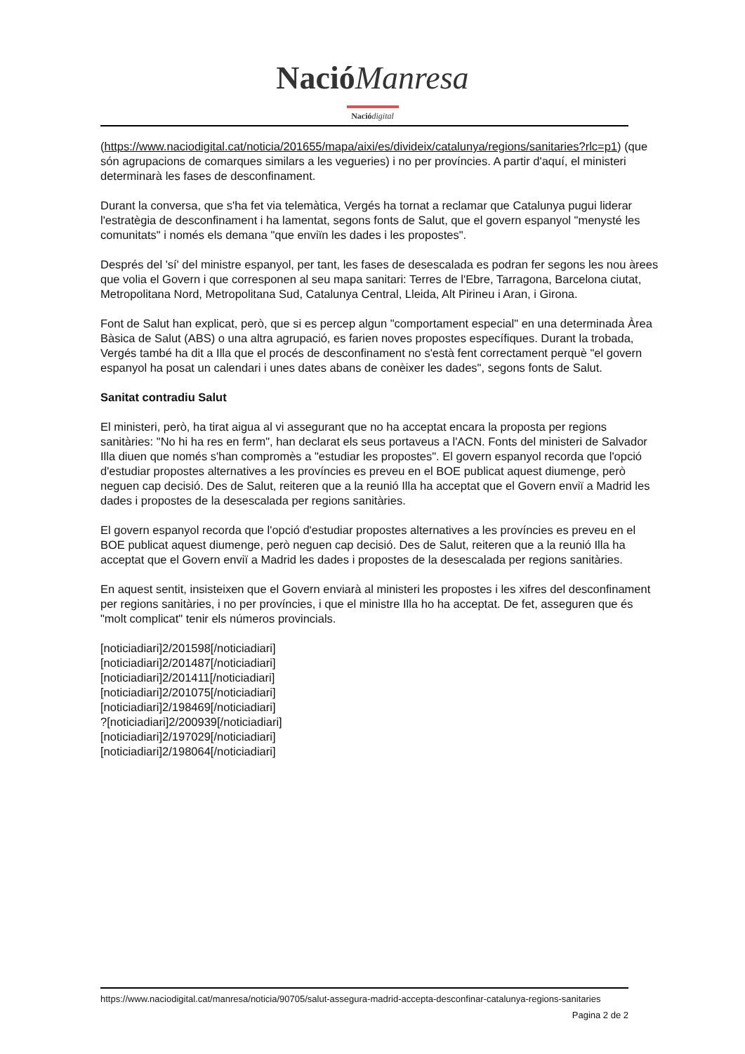Nació Manresa
Nació digital
(https://www.naciodigital.cat/noticia/201655/mapa/aixi/es/divideix/catalunya/regions/sanitaries?rlc=p1) (que són agrupacions de comarques similars a les vegueries) i no per províncies. A partir d'aquí, el ministeri determinarà les fases de desconfinament.
Durant la conversa, que s'ha fet via telemàtica, Vergés ha tornat a reclamar que Catalunya pugui liderar l'estratègia de desconfinament i ha lamentat, segons fonts de Salut, que el govern espanyol "menysté les comunitats" i només els demana "que enviïn les dades i les propostes".
Després del 'sí' del ministre espanyol, per tant, les fases de desescalada es podran fer segons les nou àrees que volia el Govern i que corresponen al seu mapa sanitari: Terres de l'Ebre, Tarragona, Barcelona ciutat, Metropolitana Nord, Metropolitana Sud, Catalunya Central, Lleida, Alt Pirineu i Aran, i Girona.
Font de Salut han explicat, però, que si es percep algun "comportament especial" en una determinada Àrea Bàsica de Salut (ABS) o una altra agrupació, es farien noves propostes específiques. Durant la trobada, Vergés també ha dit a Illa que el procés de desconfinament no s'està fent correctament perquè "el govern espanyol ha posat un calendari i unes dates abans de conèixer les dades", segons fonts de Salut.
Sanitat contradiu Salut
El ministeri, però, ha tirat aigua al vi assegurant que no ha acceptat encara la proposta per regions sanitàries: "No hi ha res en ferm", han declarat els seus portaveus a l'ACN. Fonts del ministeri de Salvador Illa diuen que només s'han compromès a "estudiar les propostes". El govern espanyol recorda que l'opció d'estudiar propostes alternatives a les províncies es preveu en el BOE publicat aquest diumenge, però neguen cap decisió. Des de Salut, reiteren que a la reunió Illa ha acceptat que el Govern enviï a Madrid les dades i propostes de la desescalada per regions sanitàries.
El govern espanyol recorda que l'opció d'estudiar propostes alternatives a les províncies es preveu en el BOE publicat aquest diumenge, però neguen cap decisió. Des de Salut, reiteren que a la reunió Illa ha acceptat que el Govern enviï a Madrid les dades i propostes de la desescalada per regions sanitàries.
En aquest sentit, insisteixen que el Govern enviarà al ministeri les propostes i les xifres del desconfinament per regions sanitàries, i no per províncies, i que el ministre Illa ho ha acceptat. De fet, asseguren que és "molt complicat" tenir els números provincials.
[noticiadiari]2/201598[/noticiadiari]
[noticiadiari]2/201487[/noticiadiari]
[noticiadiari]2/201411[/noticiadiari]
[noticiadiari]2/201075[/noticiadiari]
[noticiadiari]2/198469[/noticiadiari]
?[noticiadiari]2/200939[/noticiadiari]
[noticiadiari]2/197029[/noticiadiari]
[noticiadiari]2/198064[/noticiadiari]
https://www.naciodigital.cat/manresa/noticia/90705/salut-assegura-madrid-accepta-desconfinar-catalunya-regions-sanitaries
Pagina 2 de 2